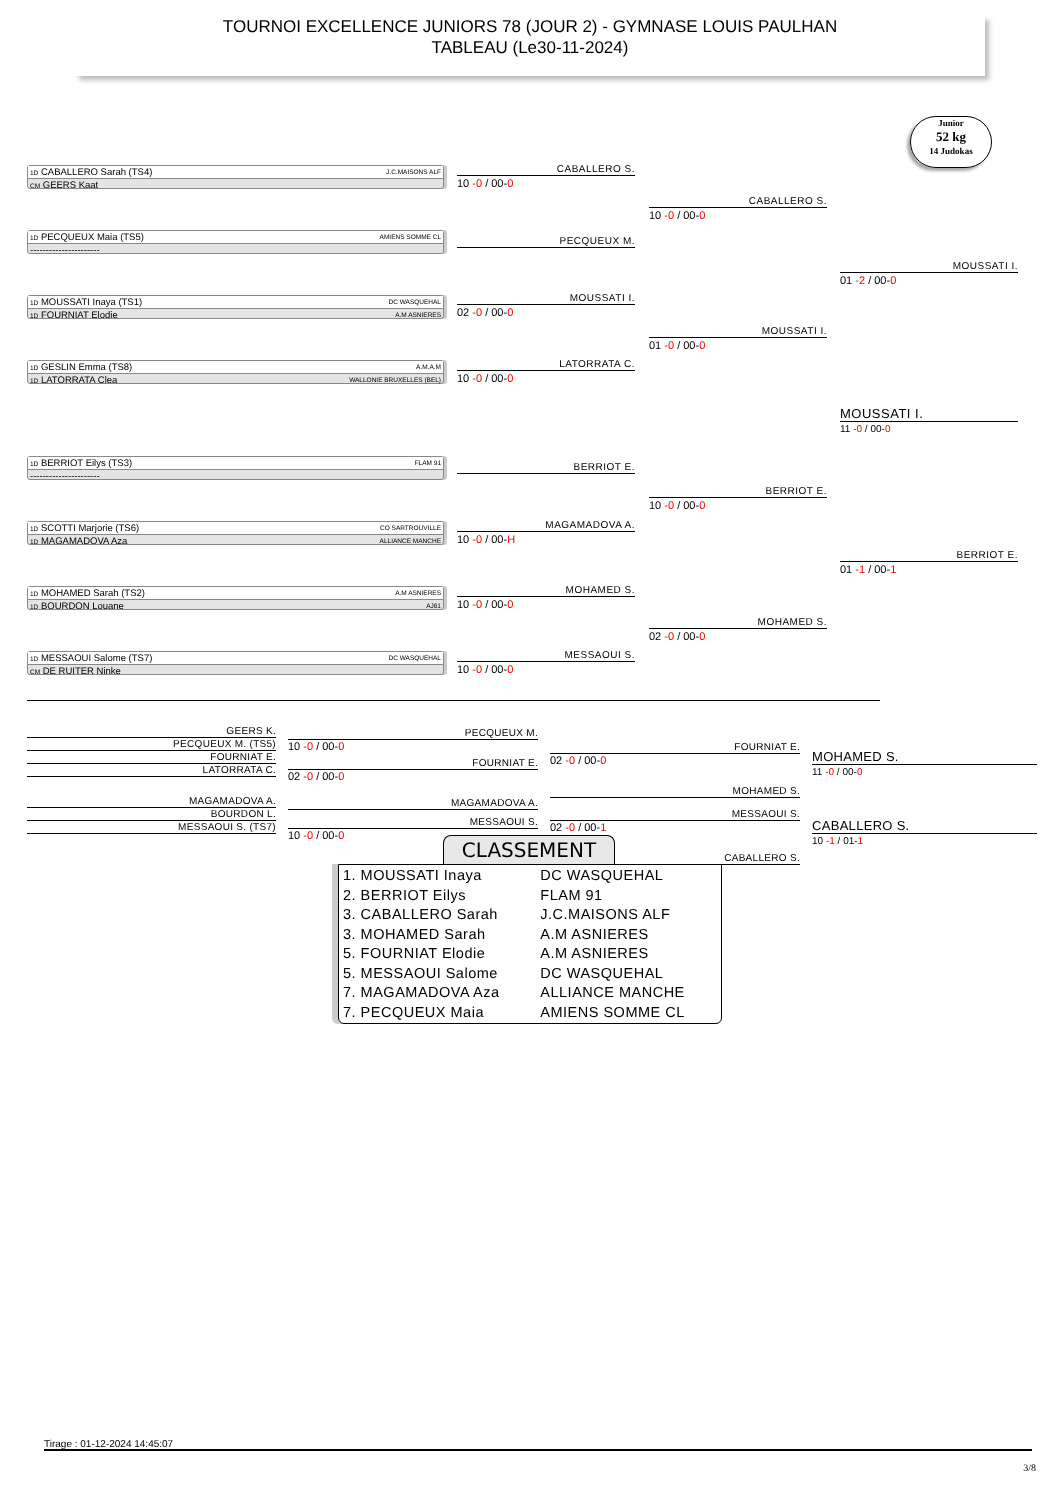TOURNOI EXCELLENCE JUNIORS 78 (JOUR 2) - GYMNASE LOUIS PAULHAN
TABLEAU (Le30-11-2024)
Junior
52 kg
14 Judokas
1D CABALLERO Sarah (TS4) J.C.MAISONS ALF
CM GEERS Kaat
1D PECQUEUX Maia (TS5) AMIENS SOMME CL
----------------------
1D MOUSSATI Inaya (TS1) DC WASQUEHAL
1D FOURNIAT Elodie A.M ASNIERES
1D GESLIN Emma (TS8) A.M.A.M
1D LATORRATA Clea WALLONIE BRUXELLES (BEL)
1D BERRIOT Eilys (TS3) FLAM 91
----------------------
1D SCOTTI Marjorie (TS6) CO SARTROUVILLE
1D MAGAMADOVA Aza ALLIANCE MANCHE
1D MOHAMED Sarah (TS2) A.M ASNIERES
1D BOURDON Louane AJ61
1D MESSAOUI Salome (TS7) DC WASQUEHAL
CM DE RUITER Ninke
CABALLERO S.
10 -0 / 00-0
PECQUEUX M.
MOUSSATI I.
02 -0 / 00-0
LATORRATA C.
10 -0 / 00-0
BERRIOT E.
MAGAMADOVA A.
10 -0 / 00-H
MOHAMED S.
10 -0 / 00-0
MESSAOUI S.
10 -0 / 00-0
CABALLERO S.
10 -0 / 00-0
MOUSSATI I.
01 -0 / 00-0
BERRIOT E.
10 -0 / 00-0
MOHAMED S.
02 -0 / 00-0
MOUSSATI I.
01 -2 / 00-0
MOUSSATI I.
11 -0 / 00-0
BERRIOT E.
01 -1 / 00-1
GEERS K.
PECQUEUX M. (TS5)
FOURNIAT E.
LATORRATA C.
MAGAMADOVA A.
BOURDON L.
MESSAOUI S. (TS7)
PECQUEUX M.
10 -0 / 00-0
FOURNIAT E.
02 -0 / 00-0
MAGAMADOVA A.
MESSAOUI S.
10 -0 / 00-0
FOURNIAT E.
02 -0 / 00-0
MOHAMED S.
MESSAOUI S.
02 -0 / 00-1
CABALLERO S.
MOHAMED S.
11 -0 / 00-0
CABALLERO S.
10 -1 / 01-1
CLASSEMENT
| 1. MOUSSATI Inaya | DC WASQUEHAL |
| 2. BERRIOT Eilys | FLAM 91 |
| 3. CABALLERO Sarah | J.C.MAISONS ALF |
| 3. MOHAMED Sarah | A.M ASNIERES |
| 5. FOURNIAT Elodie | A.M ASNIERES |
| 5. MESSAOUI Salome | DC WASQUEHAL |
| 7. MAGAMADOVA Aza | ALLIANCE MANCHE |
| 7. PECQUEUX Maia | AMIENS SOMME CL |
Tirage : 01-12-2024 14:45:07
3/8